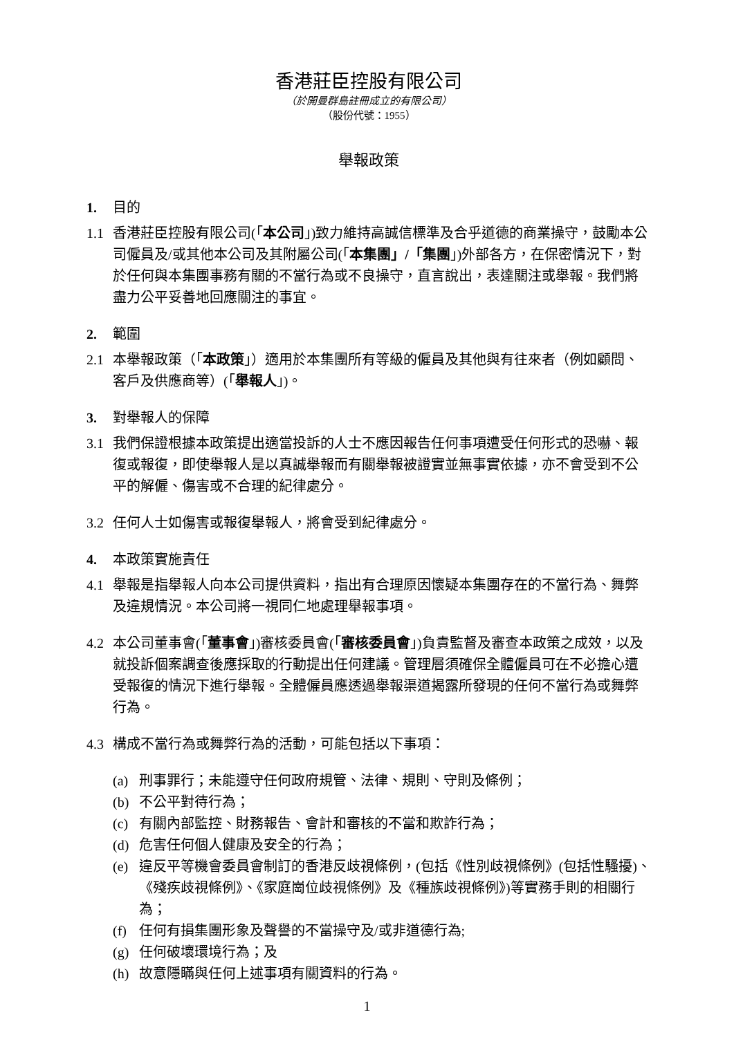香港莊臣控股有限公司
（於開曼群島註冊成立的有限公司）
（股份代號：1955）
舉報政策
1. 目的
1.1 香港莊臣控股有限公司(「本公司」)致力維持高誠信標準及合乎道德的商業操守，鼓勵本公司僱員及/或其他本公司及其附屬公司(「本集團」/「集團」)外部各方，在保密情況下，對於任何與本集團事務有關的不當行為或不良操守，直言說出，表達關注或舉報。我們將盡力公平妥善地回應關注的事宜。
2. 範圍
2.1 本舉報政策（「本政策」）適用於本集團所有等級的僱員及其他與有往來者（例如顧問、客戶及供應商等）(「舉報人」)。
3. 對舉報人的保障
3.1 我們保證根據本政策提出適當投訴的人士不應因報告任何事項遭受任何形式的恐嚇、報復或報復，即使舉報人是以真誠舉報而有關舉報被證實並無事實依據，亦不會受到不公平的解僱、傷害或不合理的紀律處分。
3.2 任何人士如傷害或報復舉報人，將會受到紀律處分。
4. 本政策實施責任
4.1 舉報是指舉報人向本公司提供資料，指出有合理原因懷疑本集團存在的不當行為、舞弊及違規情況。本公司將一視同仁地處理舉報事項。
4.2 本公司董事會(「董事會」)審核委員會(「審核委員會」)負責監督及審查本政策之成效，以及就投訴個案調查後應採取的行動提出任何建議。管理層須確保全體僱員可在不必擔心遭受報復的情況下進行舉報。全體僱員應透過舉報渠道揭露所發現的任何不當行為或舞弊行為。
4.3 構成不當行為或舞弊行為的活動，可能包括以下事項：
(a) 刑事罪行；未能遵守任何政府規管、法律、規則、守則及條例；
(b) 不公平對待行為；
(c) 有關內部監控、財務報告、會計和審核的不當和欺詐行為；
(d) 危害任何個人健康及安全的行為；
(e) 違反平等機會委員會制訂的香港反歧視條例，(包括《性別歧視條例》(包括性騷擾)、《殘疾歧視條例》、《家庭崗位歧視條例》及《種族歧視條例》)等實務手則的相關行為；
(f) 任何有損集團形象及聲譽的不當操守及/或非道德行為;
(g) 任何破壞環境行為；及
(h) 故意隱瞞與任何上述事項有關資料的行為。
1